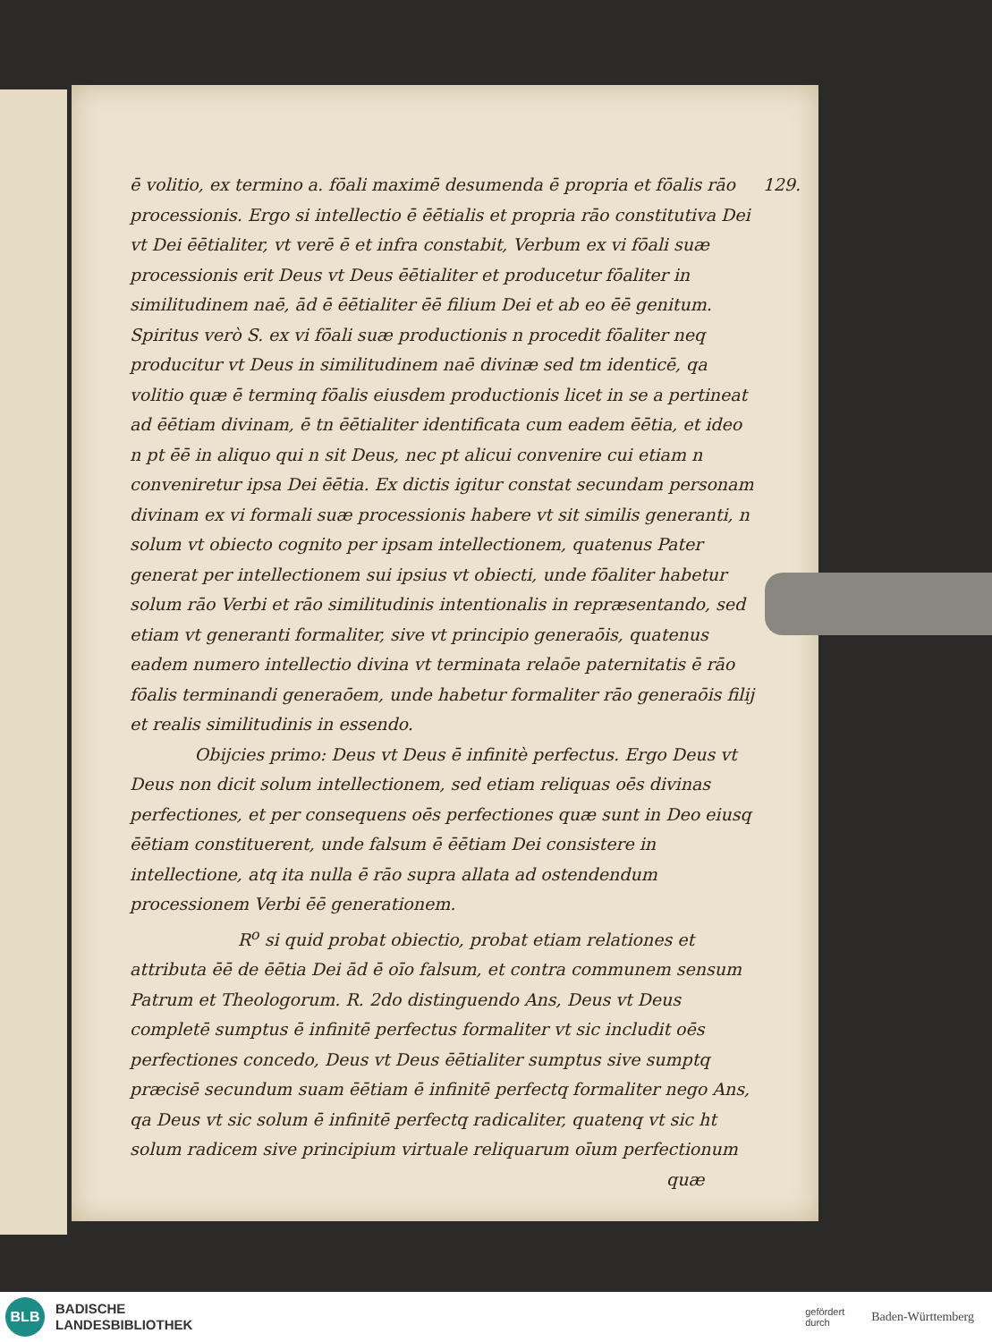129. ē volitio, ex termino a. fōali maximē desumenda ē propria et fōalis rāo processionis. Ergo si intellectio ē ēētialis et propria rāo constitutiva Dei vt Dei ēētialiter, vt verē ē et infra constabit, Verbum ex vi fōali suæ processionis erit Deus vt Deus ēētialiter et producetur fōaliter in similitudinem naē, ād ē ēētialiter ēē filium Dei et ab eo ēē genitum. Spiritus verò S. ex vi fōali suæ productionis n procedit fōaliter neq producitur vt Deus in similitudinem naē divinæ sed tm identicē, qa volitio quæ ē terminq fōalis eiusdem productionis licet in se a pertineat ad ēētiam divinam, ē tn ēētialiter identificata cum eadem ēētia, et ideo n pt ēē in aliquo qui n sit Deus, nec pt alicui convenire cui etiam n conveniretur ipsa Dei ēētia. Ex dictis igitur constat secundam personam divinam ex vi formali suæ processionis habere vt sit similis generanti, n solum vt obiecto cognito per ipsam intellectionem, quatenus Pater generat per intellectionem sui ipsius vt obiecti, unde fōaliter habetur solum rāo Verbi et rāo similitudinis intentionalis in repræsentando, sed etiam vt generanti formaliter, sive vt principio generaōis, quatenus eadem numero intellectio divina vt terminata relaōe paternitatis ē rāo fōalis terminandi generaōem, unde habetur formaliter rāo generaōis filij et realis similitudinis in essendo.
Obijcies primo: Deus vt Deus ē infinitè perfectus. Ergo Deus vt Deus non dicit solum intellectionem, sed etiam reliquas oēs divinas perfectiones, et per consequens oēs perfectiones quæ sunt in Deo eiusq ēētiam constituerent, unde falsum ē ēētiam Dei consistere in intellectione, atq ita nulla ē rāo supra allata ad ostendendum processionem Verbi ēē generationem.
R<sup>o</sup> si quid probat obiectio, probat etiam relationes et attributa ēē de ēētia Dei ād ē oīo falsum, et contra communem sensum Patrum et Theologorum. R. 2do distinguendo Ans, Deus vt Deus completē sumptus ē infinitē perfectus formaliter vt sic includit oēs perfectiones concedo, Deus vt Deus ēētialiter sumptus sive sumptq præcisē secundum suam ēētiam ē infinitē perfectq formaliter nego Ans, qa Deus vt sic solum ē infinitē perfectq radicaliter, quatenq vt sic ht solum radicem sive principium virtuale reliquarum oīum perfectionum
quæ
BLB
BADISCHE
LANDESBIBLIOTHEK
gefördert
durch Baden-Württemberg